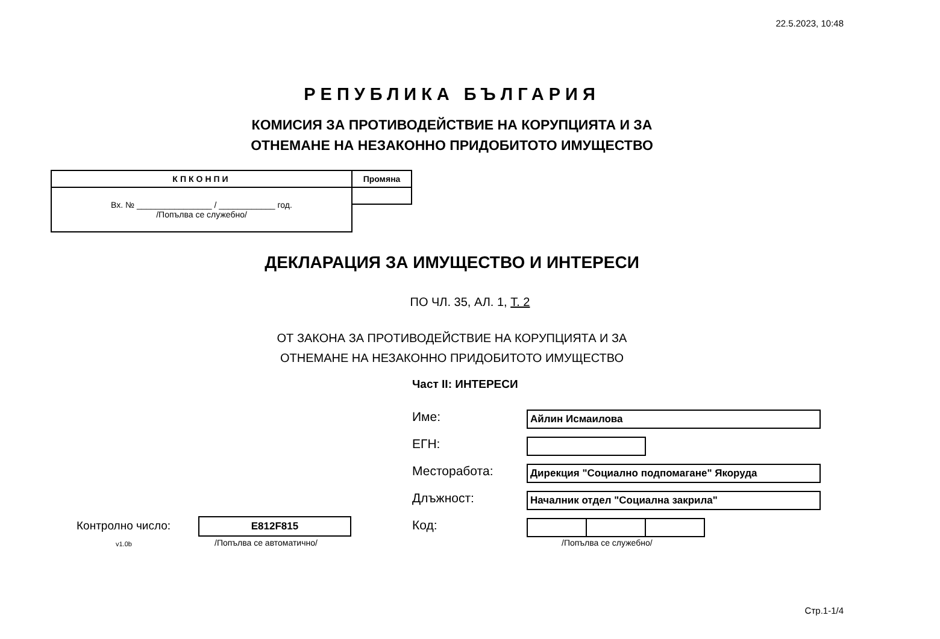22.5.2023, 10:48
РЕПУБЛИКА БЪЛГАРИЯ
КОМИСИЯ ЗА ПРОТИВОДЕЙСТВИЕ НА КОРУПЦИЯТА И ЗА
ОТНЕМАНЕ НА НЕЗАКОННО ПРИДОБИТОТО ИМУЩЕСТВО
| КПКОНПИ | Промяна |
| Вх. № ________________ / ____________ год. /Попълва се служебно/ | |
ДЕКЛАРАЦИЯ ЗА ИМУЩЕСТВО И ИНТЕРЕСИ
ПО ЧЛ. 35, АЛ. 1, Т. 2
ОТ ЗАКОНА ЗА ПРОТИВОДЕЙСТВИЕ НА КОРУПЦИЯТА И ЗА
ОТНЕМАНЕ НА НЕЗАКОННО ПРИДОБИТОТО ИМУЩЕСТВО
Част II: ИНТЕРЕСИ
Име:
Айлин Исмаилова
ЕГН:
Месторабота:
Дирекция "Социално подпомагане" Якоруда
Длъжност:
Началник отдел "Социална закрила"
Код:
/Попълва се служебно/
Контролно число: E812F815
v1.0b /Попълва се автоматично/
Стр.1-1/4